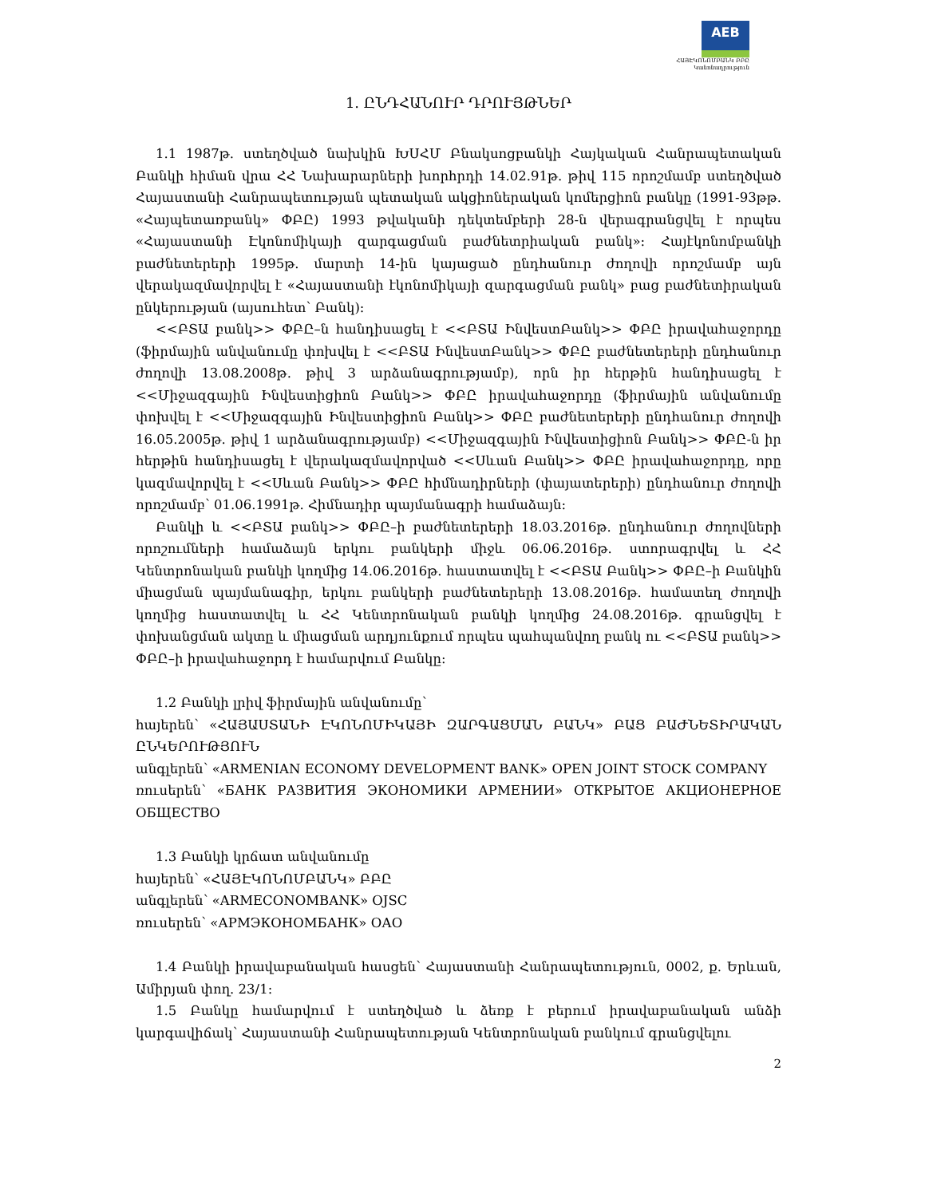AEB
ՀԱՅԷԿՈՆՈՄԲԱՆԿ ԲԲԸ
Կանոնադրություն
1. ԸՆԴՀԱՆՈՒՐ ԴՐՈՒՅԹՆԵՐ
1.1 1987թ. ստեղծված նախկին ԽՍՀՄ Բնակսոցբանկի Հայկական Հանրապետական Բանկի հիման վրա ՀՀ Նախարարների խորհրդի 14.02.91թ. թիվ 115 որոշմամբ ստեղծված Հայաստանի Հանրապետության պետական ակցիոներական կոմերցիոն բանկը (1991-93թթ. «Հայպետառբանկ» ՓԲԸ) 1993 թվականի դեկտեմբերի 28-ն վերագրանցվել է որպես «Հայաստանի Էկոնոմիկայի զարգացման բաժնետրիական բանկ»: Հայէկոնոմբանկի բաժնետերերի 1995թ. մարտի 14-ին կայացած ընդհանուր ժողովի որոշմամբ այն վերակազմավորվել է «Հայաստանի էկոնոմիկայի զարգացման բանկ» բաց բաժնետիրական ընկերության (այսուհետ՝ Բանկ):
<<ԲՏԱ բանկ>> ՓԲԸ–ն հանդիսացել է <<ԲՏԱ ԻնվեստԲանկ>> ՓԲԸ իրավահաջորդը (ֆիրմային անվանումը փոխվել է <<ԲՏԱ ԻնվեստԲանկ>> ՓԲԸ բաժնետերերի ընդհանուր ժողովի 13.08.2008թ. թիվ 3 արձանագրությամբ), որն իր հերթին հանդիսացել է <<Միջազգային Ինվեստիցիոն Բանկ>> ՓԲԸ իրավահաջորդը (ֆիրմային անվանումը փոխվել է <<Միջազգային Ինվեստիցիոն Բանկ>> ՓԲԸ բաժնետերերի ընդհանուր ժողովի 16.05.2005թ. թիվ 1 արձանագրությամբ) <<Միջազգային Ինվեստիցիոն Բանկ>> ՓԲԸ-ն իր հերթին հանդիսացել է վերակազմավորված <<Սևան Բանկ>> ՓԲԸ իրավահաջորդը, որը կազմավորվել է <<Սևան Բանկ>> ՓԲԸ հիմնադիրների (փայատերերի) ընդհանուր ժողովի որոշմամբ՝ 01.06.1991թ. Հիմնադիր պայմանագրի համաձայն:
Բանկի և <<ԲՏԱ բանկ>> ՓԲԸ–ի բաժնետերերի 18.03.2016թ. ընդհանուր ժողովների որոշումների համաձայն երկու բանկերի միջև 06.06.2016թ. ստորագրվել և ՀՀ Կենտրոնական բանկի կողմից 14.06.2016թ. հաստատվել է <<ԲՏԱ Բանկ>> ՓԲԸ–ի Բանկին միացման պայմանագիր, երկու բանկերի բաժնետերերի 13.08.2016թ. համատեղ ժողովի կողմից հաստատվել և ՀՀ Կենտրոնական բանկի կողմից 24.08.2016թ. գրանցվել է փոխանցման ակտը և միացման արդյունքում որպես պահպանվող բանկ ու <<ԲՏԱ բանկ>> ՓԲԸ–ի իրավահաջորդ է համարվում Բանկը:
1.2 Բանկի լրիվ ֆիրմային անվանումը՝
հայերեն՝ «ՀԱՅԱՍՏԱՆԻ ԷԿՈՆՈՄԻԿԱՅԻ ԶԱՐԳԱՑՄԱՆ ԲԱՆԿ» ԲԱՑ ԲԱԺՆԵՏԻՐԱԿԱՆ ԸՆԿԵՐՈՒԹՅՈՒՆ
անգլերեն՝ «ARMENIAN ECONOMY DEVELOPMENT BANK» OPEN JOINT STOCK COMPANY
ռուսերեն՝ «БАНК РАЗВИТИЯ ЭКОНОМИКИ АРМЕНИИ» ОТКРЫТОЕ АКЦИОНЕРНОЕ ОБЩЕСТВО
1.3 Բանկի կրճատ անվանումը
հայերեն՝ «ՀԱՅԷԿՈՆՈՄԲԱՆԿ» ԲԲԸ
անգլերեն՝ «ARMECONOMBANK» OJSC
ռուսերեն՝ «АРМЭКОНОМБАНК» ОАО
1.4 Բանկի իրավաբանական հասցեն՝ Հայաստանի Հանրապետություն, 0002, ք. Երևան, Ամիրյան փող. 23/1:
1.5 Բանկը համարվում է ստեղծված և ձեռք է բերում իրավաբանական անձի կարգավիճակ՝ Հայաստանի Հանրապետության Կենտրոնական բանկում գրանցվելու
2